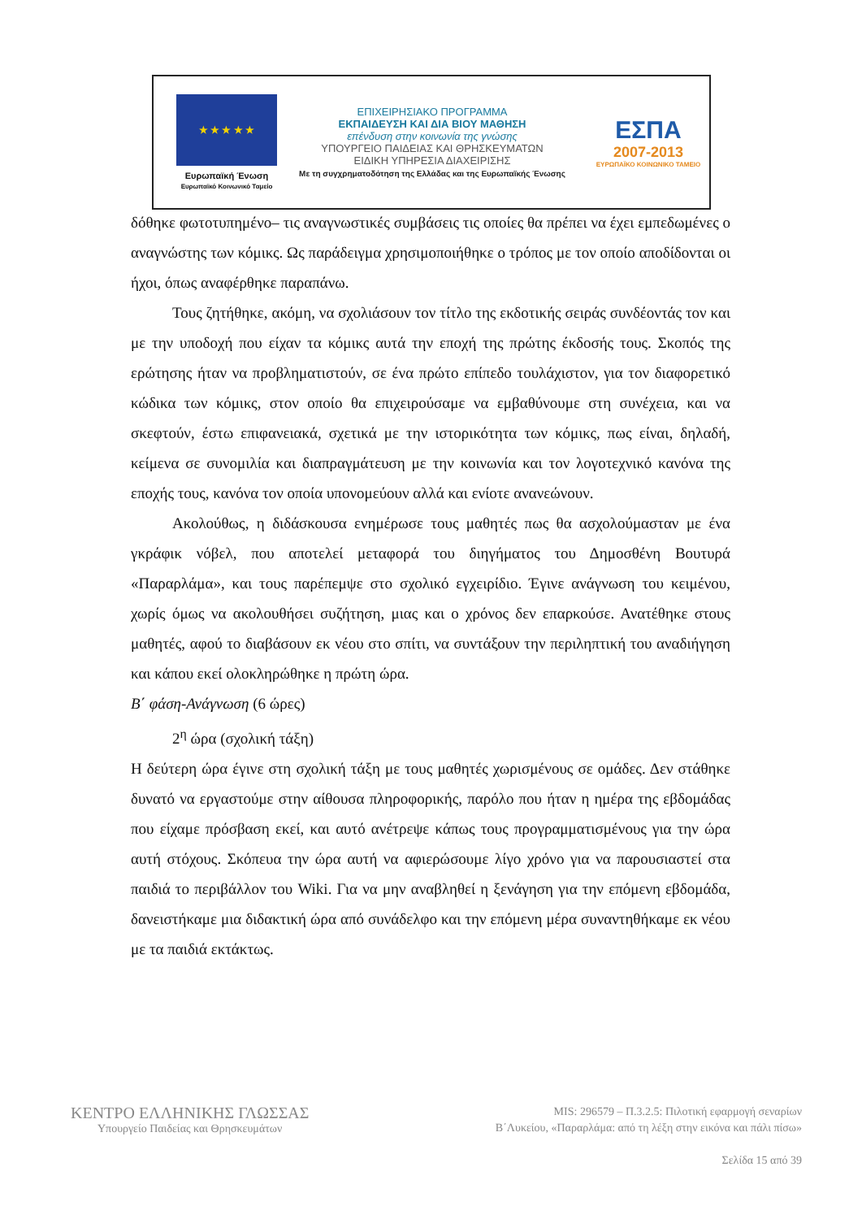★ ★ ★ ★ ★
Ευρωπαϊκή Ένωση
Ευρωπαϊκό Κοινωνικό Ταμείο
ΕΠΙΧΕΙΡΗΣΙΑΚΟ ΠΡΟΓΡΑΜΜΑ
ΕΚΠΑΙΔΕΥΣΗ ΚΑΙ ΔΙΑ ΒΙΟΥ ΜΑΘΗΣΗ
επένδυση στην κοινωνία της γνώσης
ΥΠΟΥΡΓΕΙΟ ΠΑΙΔΕΙΑΣ ΚΑΙ ΘΡΗΣΚΕΥΜΑΤΩΝ
ΕΙΔΙΚΗ ΥΠΗΡΕΣΙΑ ΔΙΑΧΕΙΡΙΣΗΣ
Με τη συγχρηματοδότηση της Ελλάδας και της Ευρωπαϊκής Ένωσης
ΕΣΠΑ
2007-2013
ΕΥΡΩΠΑΪΚΟ ΚΟΙΝΩΝΙΚΟ ΤΑΜΕΙΟ
δόθηκε φωτοτυπημένο– τις αναγνωστικές συμβάσεις τις οποίες θα πρέπει να έχει εμπεδωμένες ο αναγνώστης των κόμικς. Ως παράδειγμα χρησιμοποιήθηκε ο τρόπος με τον οποίο αποδίδονται οι ήχοι, όπως αναφέρθηκε παραπάνω.
Τους ζητήθηκε, ακόμη, να σχολιάσουν τον τίτλο της εκδοτικής σειράς συνδέοντάς τον και με την υποδοχή που είχαν τα κόμικς αυτά την εποχή της πρώτης έκδοσής τους. Σκοπός της ερώτησης ήταν να προβληματιστούν, σε ένα πρώτο επίπεδο τουλάχιστον, για τον διαφορετικό κώδικα των κόμικς, στον οποίο θα επιχειρούσαμε να εμβαθύνουμε στη συνέχεια, και να σκεφτούν, έστω επιφανειακά, σχετικά με την ιστορικότητα των κόμικς, πως είναι, δηλαδή, κείμενα σε συνομιλία και διαπραγμάτευση με την κοινωνία και τον λογοτεχνικό κανόνα της εποχής τους, κανόνα τον οποία υπονομεύουν αλλά και ενίοτε ανανεώνουν.
Ακολούθως, η διδάσκουσα ενημέρωσε τους μαθητές πως θα ασχολούμασταν με ένα γκράφικ νόβελ, που αποτελεί μεταφορά του διηγήματος του Δημοσθένη Βουτυρά «Παραρλάμα», και τους παρέπεμψε στο σχολικό εγχειρίδιο. Έγινε ανάγνωση του κειμένου, χωρίς όμως να ακολουθήσει συζήτηση, μιας και ο χρόνος δεν επαρκούσε. Ανατέθηκε στους μαθητές, αφού το διαβάσουν εκ νέου στο σπίτι, να συντάξουν την περιληπτική του αναδιήγηση και κάπου εκεί ολοκληρώθηκε η πρώτη ώρα.
Β΄ φάση-Ανάγνωση (6 ώρες)
2<sup>η</sup> ώρα (σχολική τάξη)
Η δεύτερη ώρα έγινε στη σχολική τάξη με τους μαθητές χωρισμένους σε ομάδες. Δεν στάθηκε δυνατό να εργαστούμε στην αίθουσα πληροφορικής, παρόλο που ήταν η ημέρα της εβδομάδας που είχαμε πρόσβαση εκεί, και αυτό ανέτρεψε κάπως τους προγραμματισμένους για την ώρα αυτή στόχους. Σκόπευα την ώρα αυτή να αφιερώσουμε λίγο χρόνο για να παρουσιαστεί στα παιδιά το περιβάλλον του Wiki. Για να μην αναβληθεί η ξενάγηση για την επόμενη εβδομάδα, δανειστήκαμε μια διδακτική ώρα από συνάδελφο και την επόμενη μέρα συναντηθήκαμε εκ νέου με τα παιδιά εκτάκτως.
ΚΕΝΤΡΟ ΕΛΛΗΝΙΚΗΣ ΓΛΩΣΣΑΣ
Υπουργείο Παιδείας και Θρησκευμάτων
MIS: 296579 – Π.3.2.5: Πιλοτική εφαρμογή σεναρίων
Β΄Λυκείου, «Παραρλάμα: από τη λέξη στην εικόνα και πάλι πίσω»
Σελίδα 15 από 39